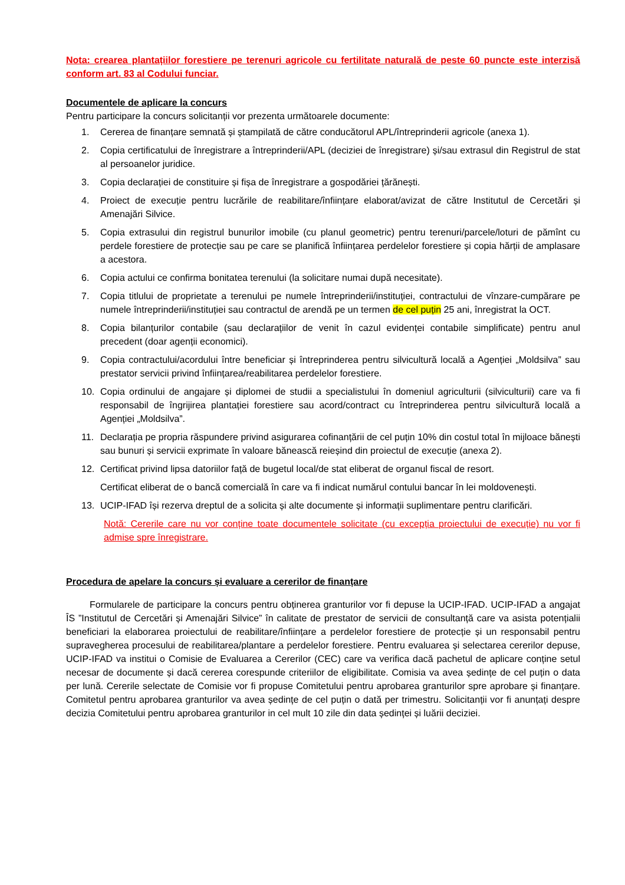Nota: crearea plantațiilor forestiere pe terenuri agricole cu fertilitate naturală de peste 60 puncte este interzisă conform art. 83 al Codului funciar.
Documentele de aplicare la concurs
Pentru participare la concurs solicitanții vor prezenta următoarele documente:
1. Cererea de finanțare semnată și ștampilată de către conducătorul APL/întreprinderii agricole (anexa 1).
2. Copia certificatului de înregistrare a întreprinderii/APL (deciziei de înregistrare) și/sau extrasul din Registrul de stat al persoanelor juridice.
3. Copia declarației de constituire și fișa de înregistrare a gospodăriei țărănești.
4. Proiect de execuție pentru lucrările de reabilitare/înființare elaborat/avizat de către Institutul de Cercetări și Amenajări Silvice.
5. Copia extrasului din registrul bunurilor imobile (cu planul geometric) pentru terenuri/parcele/loturi de pămînt cu perdele forestiere de protecție sau pe care se planifică înființarea perdelelor forestiere și copia hărții de amplasare a acestora.
6. Copia actului ce confirma bonitatea terenului (la solicitare numai după necesitate).
7. Copia titlului de proprietate a terenului pe numele întreprinderii/instituției, contractului de vînzare-cumpărare pe numele întreprinderii/instituției sau contractul de arendă pe un termen de cel puțin 25 ani, înregistrat la OCT.
8. Copia bilanțurilor contabile (sau declarațiilor de venit în cazul evidenței contabile simplificate) pentru anul precedent (doar agenții economici).
9. Copia contractului/acordului între beneficiar și întreprinderea pentru silvicultură locală a Agenției „Moldsilva” sau prestator servicii privind înființarea/reabilitarea perdelelor forestiere.
10. Copia ordinului de angajare și diplomei de studii a specialistului în domeniul agriculturii (silviculturii) care va fi responsabil de îngrijirea plantației forestiere sau acord/contract cu întreprinderea pentru silvicultură locală a Agenției „Moldsilva”.
11. Declarația pe propria răspundere privind asigurarea cofinanțării de cel puțin 10% din costul total în mijloace bănești sau bunuri și servicii exprimate în valoare bănească reieșind din proiectul de execuție (anexa 2).
12. Certificat privind lipsa datoriilor față de bugetul local/de stat eliberat de organul fiscal de resort.
Certificat eliberat de o bancă comercială în care va fi indicat numărul contului bancar în lei moldovenești.
13. UCIP-IFAD își rezerva dreptul de a solicita și alte documente și informații suplimentare pentru clarificări.
Notă: Cererile care nu vor conține toate documentele solicitate (cu excepția proiectului de execuție) nu vor fi admise spre înregistrare.
Procedura de apelare la concurs și evaluare a cererilor de finanțare
Formularele de participare la concurs pentru obținerea granturilor vor fi depuse la UCIP-IFAD. UCIP-IFAD a angajat ÎS ”Institutul de Cercetări și Amenajări Silvice” în calitate de prestator de servicii de consultanță care va asista potențialii beneficiari la elaborarea proiectului de reabilitare/înființare a perdelelor forestiere de protecție și un responsabil pentru supravegherea procesului de reabilitarea/plantare a perdelelor forestiere. Pentru evaluarea și selectarea cererilor depuse, UCIP-IFAD va institui o Comisie de Evaluarea a Cererilor (CEC) care va verifica dacă pachetul de aplicare conține setul necesar de documente și dacă cererea corespunde criteriilor de eligibilitate. Comisia va avea ședințe de cel puțin o data per lună. Cererile selectate de Comisie vor fi propuse Comitetului pentru aprobarea granturilor spre aprobare și finanțare. Comitetul pentru aprobarea granturilor va avea ședințe de cel puțin o dată per trimestru. Solicitanții vor fi anunțați despre decizia Comitetului pentru aprobarea granturilor in cel mult 10 zile din data ședinței și luării deciziei.